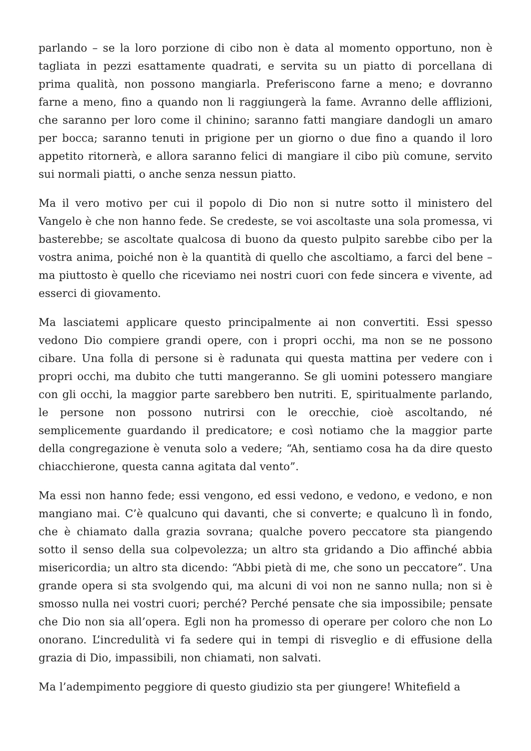parlando – se la loro porzione di cibo non è data al momento opportuno, non è tagliata in pezzi esattamente quadrati, e servita su un piatto di porcellana di prima qualità, non possono mangiarla. Preferiscono farne a meno; e dovranno farne a meno, fino a quando non li raggiungerà la fame. Avranno delle afflizioni, che saranno per loro come il chinino; saranno fatti mangiare dandogli un amaro per bocca; saranno tenuti in prigione per un giorno o due fino a quando il loro appetito ritornerà, e allora saranno felici di mangiare il cibo più comune, servito sui normali piatti, o anche senza nessun piatto.
Ma il vero motivo per cui il popolo di Dio non si nutre sotto il ministero del Vangelo è che non hanno fede. Se credeste, se voi ascoltaste una sola promessa, vi basterebbe; se ascoltate qualcosa di buono da questo pulpito sarebbe cibo per la vostra anima, poiché non è la quantità di quello che ascoltiamo, a farci del bene – ma piuttosto è quello che riceviamo nei nostri cuori con fede sincera e vivente, ad esserci di giovamento.
Ma lasciatemi applicare questo principalmente ai non convertiti. Essi spesso vedono Dio compiere grandi opere, con i propri occhi, ma non se ne possono cibare. Una folla di persone si è radunata qui questa mattina per vedere con i propri occhi, ma dubito che tutti mangeranno. Se gli uomini potessero mangiare con gli occhi, la maggior parte sarebbero ben nutriti. E, spiritualmente parlando, le persone non possono nutrirsi con le orecchie, cioè ascoltando, né semplicemente guardando il predicatore; e così notiamo che la maggior parte della congregazione è venuta solo a vedere; “Ah, sentiamo cosa ha da dire questo chiacchierone, questa canna agitata dal vento”.
Ma essi non hanno fede; essi vengono, ed essi vedono, e vedono, e vedono, e non mangiano mai. C’è qualcuno qui davanti, che si converte; e qualcuno lì in fondo, che è chiamato dalla grazia sovrana; qualche povero peccatore sta piangendo sotto il senso della sua colpevolezza; un altro sta gridando a Dio affinché abbia misericordia; un altro sta dicendo: “Abbi pietà di me, che sono un peccatore”. Una grande opera si sta svolgendo qui, ma alcuni di voi non ne sanno nulla; non si è smosso nulla nei vostri cuori; perché? Perché pensate che sia impossibile; pensate che Dio non sia all’opera. Egli non ha promesso di operare per coloro che non Lo onorano. L’incredulità vi fa sedere qui in tempi di risveglio e di effusione della grazia di Dio, impassibili, non chiamati, non salvati.
Ma l’adempimento peggiore di questo giudizio sta per giungere! Whitefield a